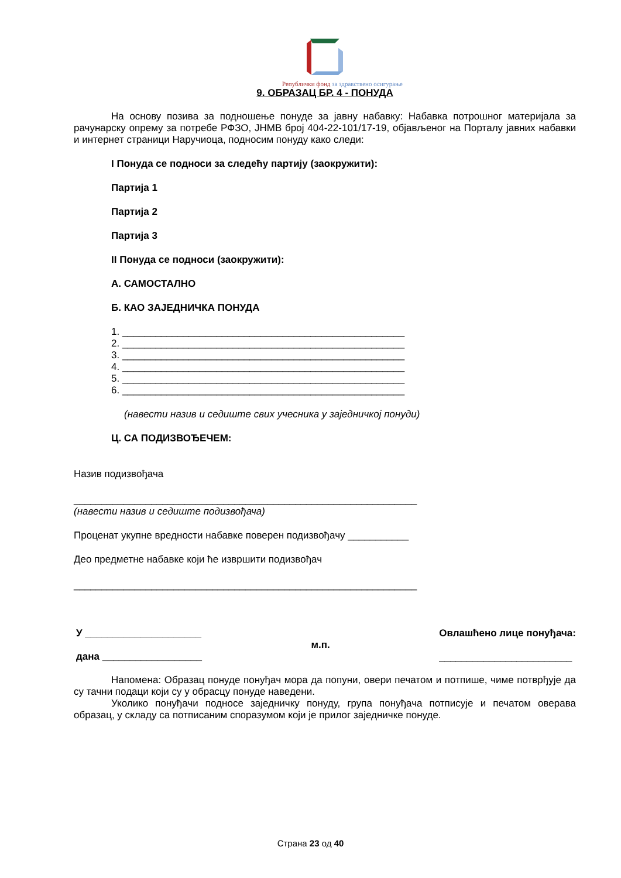Републички фонд за здравствено осигурање
9. ОБРАЗАЦ БР. 4 - ПОНУДА
На основу позива за подношење понуде за јавну набавку: Набавка потрошног материјала за рачунарску опрему за потребе РФЗО, ЈНМВ број 404-22-101/17-19, објављеног на Порталу јавних набавки и интернет страници Наручиоца, подносим понуду како следи:
I Понуда се подноси за следећу партију (заокружити):
Партија 1
Партија 2
Партија 3
II Понуда се подноси (заокружити):
А. САМОСТАЛНО
Б. КАО ЗАЈЕДНИЧКА ПОНУДА
1. ___________________________________________________
2. ___________________________________________________
3. ___________________________________________________
4. ___________________________________________________
5. ___________________________________________________
6. ___________________________________________________
(навести назив и седиште свих учесника у заједничкој понуди)
Ц. СА ПОДИЗВОЂЕЧЕМ:
Назив подизвођача
______________________________________________________________
(навести назив и седиште подизвођача)
Проценат укупне вредности набавке поверен подизвођачу ___________
Део предметне набавке који ће извршити подизвођач
______________________________________________________________
У _____________________
дана __________________
м.п.
Овлашћено лице понуђача:
________________________
Напомена: Образац понуде понуђач мора да попуни, овери печатом и потпише, чиме потврђује да су тачни подаци који су у обрасцу понуде наведени.
Уколико понуђачи подносе заједничку понуду, група понуђача потписује и печатом оверава образац, у складу са потписаним споразумом који је прилог заједничке понуде.
Страна 23 од 40